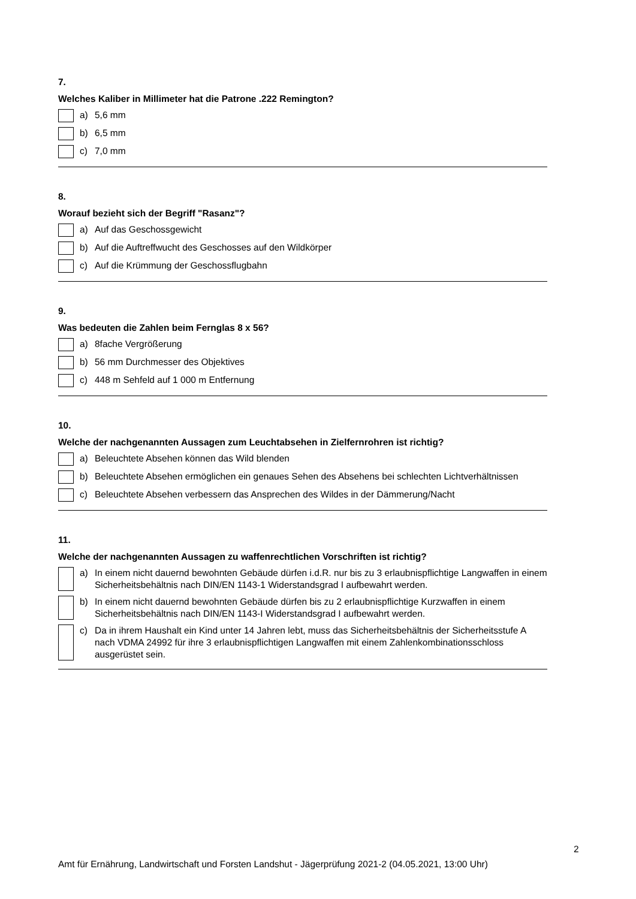7.
Welches Kaliber in Millimeter hat die Patrone .222 Remington?
a) 5,6 mm
b) 6,5 mm
c) 7,0 mm
8.
Worauf bezieht sich der Begriff "Rasanz"?
a) Auf das Geschossgewicht
b) Auf die Auftreffwucht des Geschosses auf den Wildkörper
c) Auf die Krümmung der Geschossflugbahn
9.
Was bedeuten die Zahlen beim Fernglas 8 x 56?
a) 8fache Vergrößerung
b) 56 mm Durchmesser des Objektives
c) 448 m Sehfeld auf 1 000 m Entfernung
10.
Welche der nachgenannten Aussagen zum Leuchtabsehen in Zielfernrohren ist richtig?
a) Beleuchtete Absehen können das Wild blenden
b) Beleuchtete Absehen ermöglichen ein genaues Sehen des Absehens bei schlechten Lichtverhältnissen
c) Beleuchtete Absehen verbessern das Ansprechen des Wildes in der Dämmerung/Nacht
11.
Welche der nachgenannten Aussagen zu waffenrechtlichen Vorschriften ist richtig?
a) In einem nicht dauernd bewohnten Gebäude dürfen i.d.R. nur bis zu 3 erlaubnispflichtige Langwaffen in einem Sicherheitsbehältnis nach DIN/EN 1143-1 Widerstandsgrad I aufbewahrt werden.
b) In einem nicht dauernd bewohnten Gebäude dürfen bis zu 2 erlaubnispflichtige Kurzwaffen in einem Sicherheitsbehältnis nach DIN/EN 1143-I Widerstandsgrad I aufbewahrt werden.
c) Da in ihrem Haushalt ein Kind unter 14 Jahren lebt, muss das Sicherheitsbehältnis der Sicherheitsstufe A nach VDMA 24992 für ihre 3 erlaubnispflichtigen Langwaffen mit einem Zahlenkombinationsschloss ausgerüstet sein.
2
Amt für Ernährung, Landwirtschaft und Forsten Landshut - Jägerprüfung 2021-2 (04.05.2021, 13:00 Uhr)